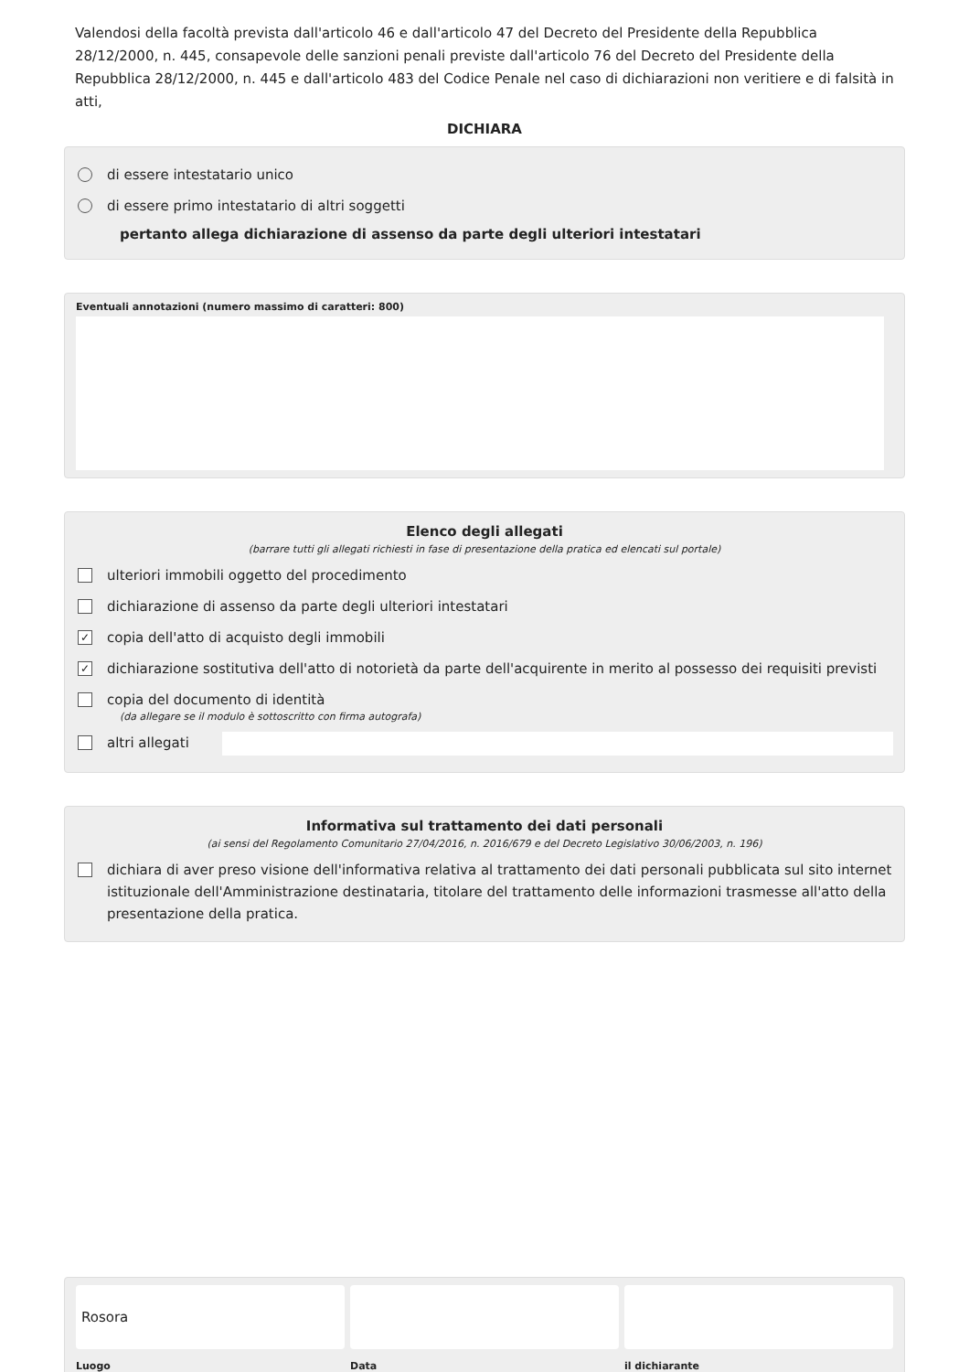Valendosi della facoltà prevista dall'articolo 46 e dall'articolo 47 del Decreto del Presidente della Repubblica 28/12/2000, n. 445, consapevole delle sanzioni penali previste dall'articolo 76 del Decreto del Presidente della Repubblica 28/12/2000, n. 445 e dall'articolo 483 del Codice Penale nel caso di dichiarazioni non veritiere e di falsità in atti,
DICHIARA
di essere intestatario unico
di essere primo intestatario di altri soggetti
pertanto allega dichiarazione di assenso da parte degli ulteriori intestatari
Eventuali annotazioni (numero massimo di caratteri: 800)
Elenco degli allegati
(barrare tutti gli allegati richiesti in fase di presentazione della pratica ed elencati sul portale)
ulteriori immobili oggetto del procedimento
dichiarazione di assenso da parte degli ulteriori intestatari
✓ copia dell'atto di acquisto degli immobili
✓ dichiarazione sostitutiva dell'atto di notorietà da parte dell'acquirente in merito al possesso dei requisiti previsti
copia del documento di identità
(da allegare se il modulo è sottoscritto con firma autografa)
altri allegati
Informativa sul trattamento dei dati personali
(ai sensi del Regolamento Comunitario 27/04/2016, n. 2016/679 e del Decreto Legislativo 30/06/2003, n. 196)
dichiara di aver preso visione dell'informativa relativa al trattamento dei dati personali pubblicata sul sito internet istituzionale dell'Amministrazione destinataria, titolare del trattamento delle informazioni trasmesse all'atto della presentazione della pratica.
Rosora
Luogo
Data il dichiarante